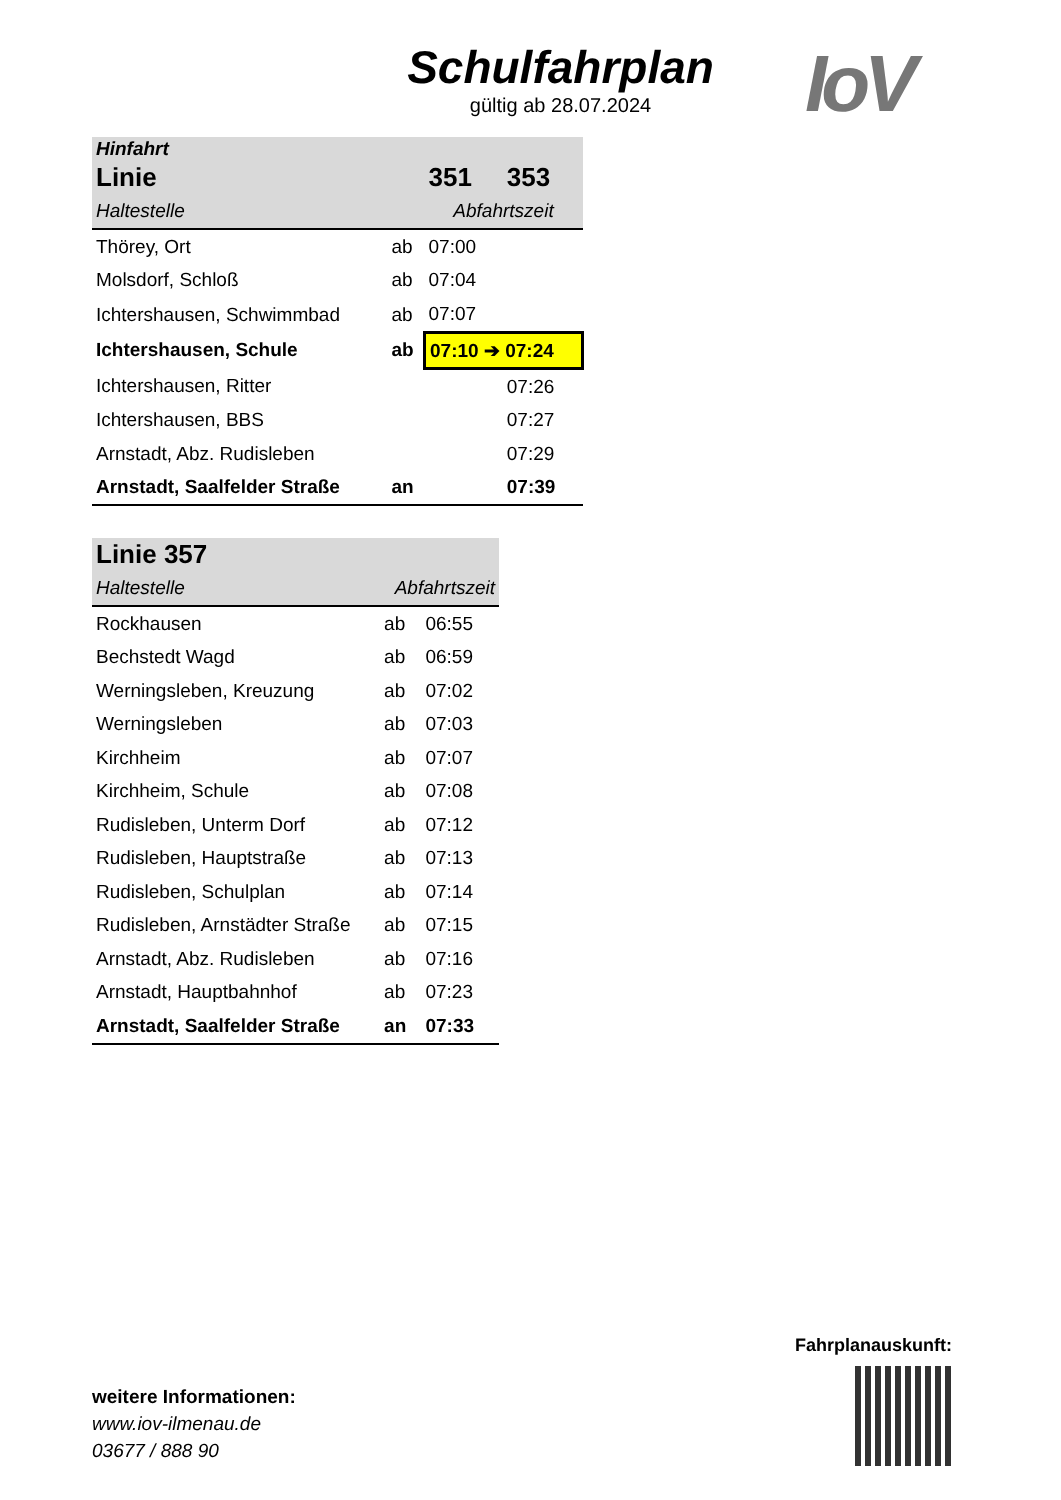Schulfahrplan
gültig ab 28.07.2024
IoV
| Hinfahrt | | | |
| --- | --- | --- | --- |
| Linie | | 351 | 353 |
| Haltestelle | | Abfahrtszeit | |
| Thörey, Ort | ab | 07:00 | |
| Molsdorf, Schloß | ab | 07:04 | |
| Ichtershausen, Schwimmbad | ab | 07:07 | |
| Ichtershausen, Schule | ab | 07:10 ➔ 07:24 | |
| Ichtershausen, Ritter | | | 07:26 |
| Ichtershausen, BBS | | | 07:27 |
| Arnstadt, Abz. Rudisleben | | | 07:29 |
| Arnstadt, Saalfelder Straße | an | | 07:39 |
| Linie 357 | | |
| --- | --- | --- |
| Haltestelle | Abfahrtszeit | |
| Rockhausen | ab | 06:55 |
| Bechstedt Wagd | ab | 06:59 |
| Werningsleben, Kreuzung | ab | 07:02 |
| Werningsleben | ab | 07:03 |
| Kirchheim | ab | 07:07 |
| Kirchheim, Schule | ab | 07:08 |
| Rudisleben, Unterm Dorf | ab | 07:12 |
| Rudisleben, Hauptstraße | ab | 07:13 |
| Rudisleben, Schulplan | ab | 07:14 |
| Rudisleben, Arnstädter Straße | ab | 07:15 |
| Arnstadt, Abz. Rudisleben | ab | 07:16 |
| Arnstadt, Hauptbahnhof | ab | 07:23 |
| Arnstadt, Saalfelder Straße | an | 07:33 |
weitere Informationen:
www.iov-ilmenau.de
03677 / 888 90
Fahrplanauskunft: